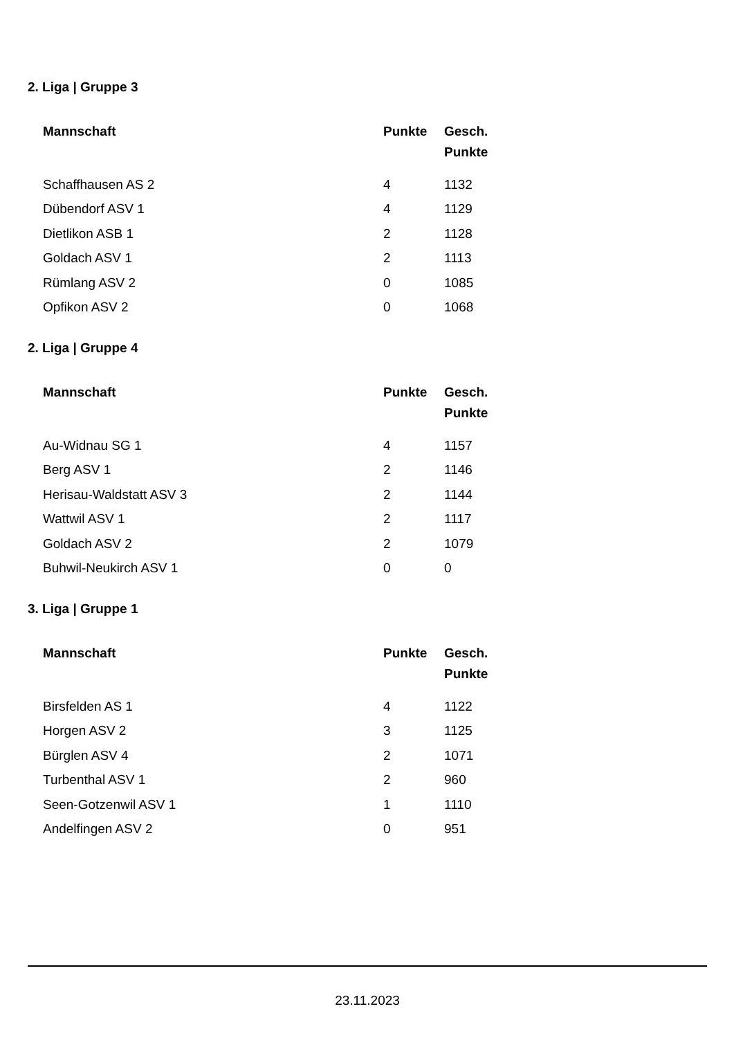2. Liga | Gruppe 3
| Mannschaft | Punkte | Gesch. Punkte |
| --- | --- | --- |
| Schaffhausen AS 2 | 4 | 1132 |
| Dübendorf ASV 1 | 4 | 1129 |
| Dietlikon ASB 1 | 2 | 1128 |
| Goldach ASV 1 | 2 | 1113 |
| Rümlang ASV 2 | 0 | 1085 |
| Opfikon ASV 2 | 0 | 1068 |
2. Liga | Gruppe 4
| Mannschaft | Punkte | Gesch. Punkte |
| --- | --- | --- |
| Au-Widnau SG 1 | 4 | 1157 |
| Berg ASV 1 | 2 | 1146 |
| Herisau-Waldstatt ASV 3 | 2 | 1144 |
| Wattwil ASV 1 | 2 | 1117 |
| Goldach ASV 2 | 2 | 1079 |
| Buhwil-Neukirch ASV 1 | 0 | 0 |
3. Liga | Gruppe 1
| Mannschaft | Punkte | Gesch. Punkte |
| --- | --- | --- |
| Birsfelden AS 1 | 4 | 1122 |
| Horgen ASV 2 | 3 | 1125 |
| Bürglen ASV 4 | 2 | 1071 |
| Turbenthal ASV 1 | 2 | 960 |
| Seen-Gotzenwil ASV 1 | 1 | 1110 |
| Andelfingen ASV 2 | 0 | 951 |
23.11.2023